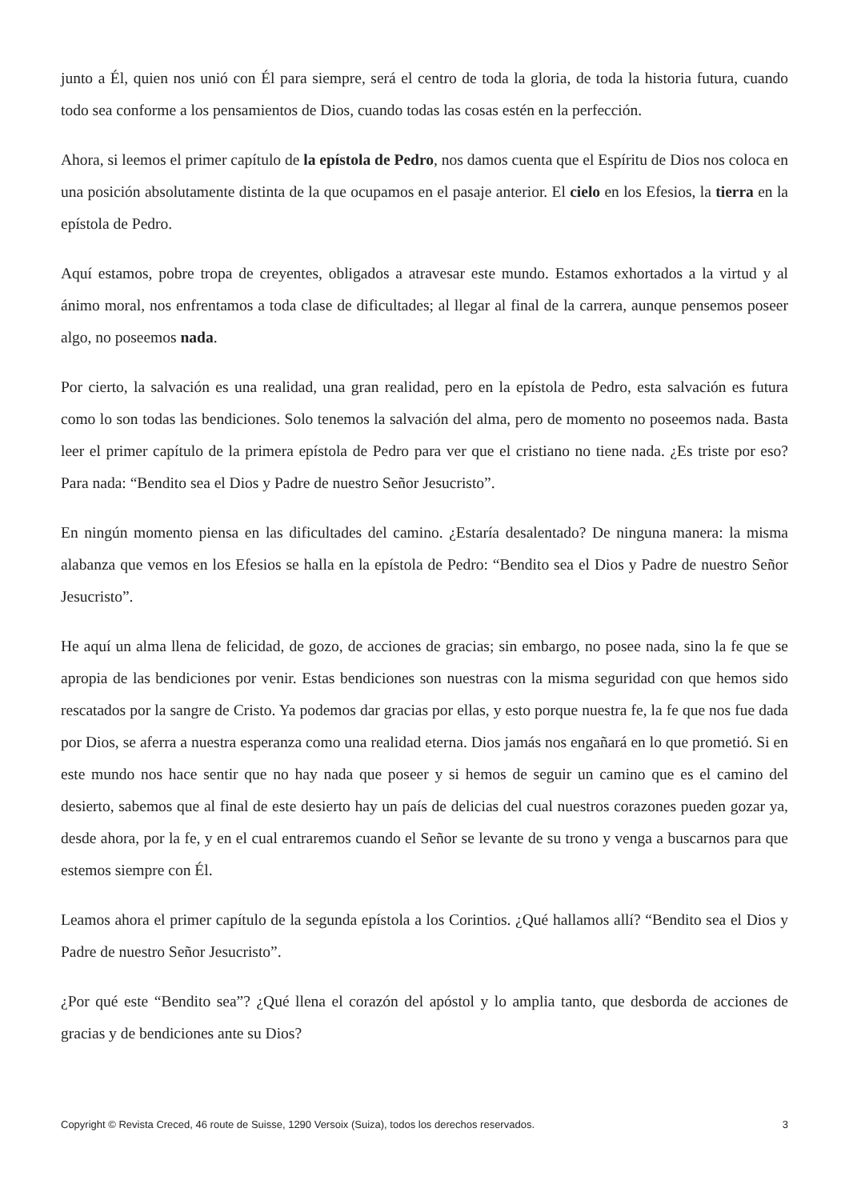junto a Él, quien nos unió con Él para siempre, será el centro de toda la gloria, de toda la historia futura, cuando todo sea conforme a los pensamientos de Dios, cuando todas las cosas estén en la perfección.
Ahora, si leemos el primer capítulo de la epístola de Pedro, nos damos cuenta que el Espíritu de Dios nos coloca en una posición absolutamente distinta de la que ocupamos en el pasaje anterior. El cielo en los Efesios, la tierra en la epístola de Pedro.
Aquí estamos, pobre tropa de creyentes, obligados a atravesar este mundo. Estamos exhortados a la virtud y al ánimo moral, nos enfrentamos a toda clase de dificultades; al llegar al final de la carrera, aunque pensemos poseer algo, no poseemos nada.
Por cierto, la salvación es una realidad, una gran realidad, pero en la epístola de Pedro, esta salvación es futura como lo son todas las bendiciones. Solo tenemos la salvación del alma, pero de momento no poseemos nada. Basta leer el primer capítulo de la primera epístola de Pedro para ver que el cristiano no tiene nada. ¿Es triste por eso? Para nada: “Bendito sea el Dios y Padre de nuestro Señor Jesucristo”.
En ningún momento piensa en las dificultades del camino. ¿Estaría desalentado? De ninguna manera: la misma alabanza que vemos en los Efesios se halla en la epístola de Pedro: “Bendito sea el Dios y Padre de nuestro Señor Jesucristo”.
He aquí un alma llena de felicidad, de gozo, de acciones de gracias; sin embargo, no posee nada, sino la fe que se apropia de las bendiciones por venir. Estas bendiciones son nuestras con la misma seguridad con que hemos sido rescatados por la sangre de Cristo. Ya podemos dar gracias por ellas, y esto porque nuestra fe, la fe que nos fue dada por Dios, se aferra a nuestra esperanza como una realidad eterna. Dios jamás nos engañará en lo que prometió. Si en este mundo nos hace sentir que no hay nada que poseer y si hemos de seguir un camino que es el camino del desierto, sabemos que al final de este desierto hay un país de delicias del cual nuestros corazones pueden gozar ya, desde ahora, por la fe, y en el cual entraremos cuando el Señor se levante de su trono y venga a buscarnos para que estemos siempre con Él.
Leamos ahora el primer capítulo de la segunda epístola a los Corintios. ¿Qué hallamos allí? “Bendito sea el Dios y Padre de nuestro Señor Jesucristo”.
¿Por qué este “Bendito sea”? ¿Qué llena el corazón del apóstol y lo amplia tanto, que desborda de acciones de gracias y de bendiciones ante su Dios?
Copyright © Revista Creced, 46 route de Suisse, 1290 Versoix (Suiza), todos los derechos reservados. 3